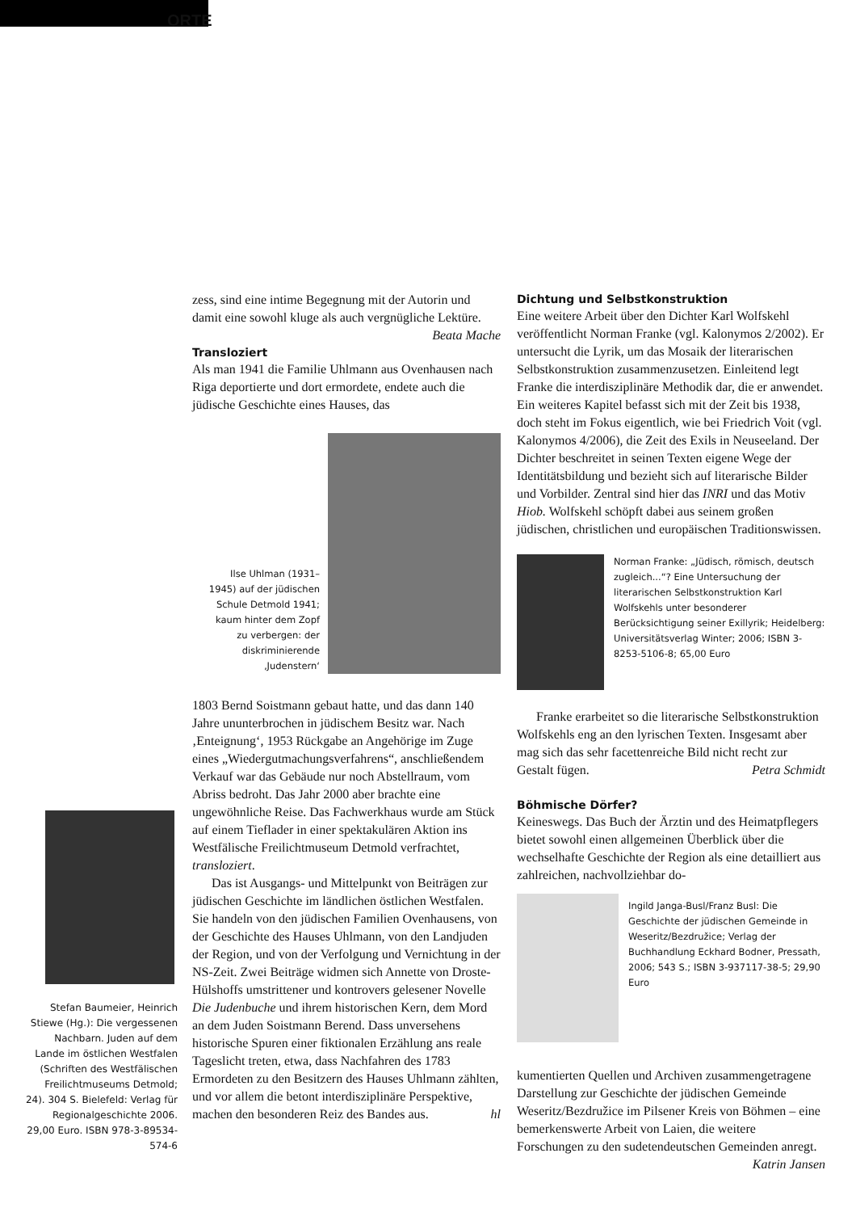ORTE
Stefan Baumeier, Heinrich Stiewe (Hg.): Die vergessenen Nachbarn. Juden auf dem Lande im östlichen Westfalen (Schriften des Westfälischen Freilichtmuseums Detmold; 24). 304 S. Bielefeld: Verlag für Regionalgeschichte 2006. 29,00 Euro. ISBN 978-3-89534-574-6
zess, sind eine intime Begegnung mit der Autorin und damit eine sowohl kluge als auch vergnügliche Lektüre. Beata Mache
Transloziert
Als man 1941 die Familie Uhlmann aus Ovenhausen nach Riga deportierte und dort ermordete, endete auch die jüdische Geschichte eines Hauses, das
Ilse Uhlman (1931–1945) auf der jüdischen Schule Detmold 1941; kaum hinter dem Zopf zu verbergen: der diskriminierende ‚Judenstern‘
1803 Bernd Soistmann gebaut hatte, und das dann 140 Jahre ununterbrochen in jüdischem Besitz war. Nach ‚Enteignung‘, 1953 Rückgabe an Angehörige im Zuge eines „Wiedergutmachungsverfahrens“, anschließendem Verkauf war das Gebäude nur noch Abstellraum, vom Abriss bedroht. Das Jahr 2000 aber brachte eine ungewöhnliche Reise. Das Fachwerkhaus wurde am Stück auf einem Tieflader in einer spektakulären Aktion ins Westfälische Freilichtmuseum Detmold verfrachtet, transloziert.
Das ist Ausgangs- und Mittelpunkt von Beiträgen zur jüdischen Geschichte im ländlichen östlichen Westfalen. Sie handeln von den jüdischen Familien Ovenhausens, von der Geschichte des Hauses Uhlmann, von den Landjuden der Region, und von der Verfolgung und Vernichtung in der NS-Zeit. Zwei Beiträge widmen sich Annette von Droste-Hülshoffs umstrittener und kontrovers gelesener Novelle Die Judenbuche und ihrem historischen Kern, dem Mord an dem Juden Soistmann Berend. Dass unversehens historische Spuren einer fiktionalen Erzählung ans reale Tageslicht treten, etwa, dass Nachfahren des 1783 Ermordeten zu den Besitzern des Hauses Uhlmann zählten, und vor allem die betont interdisziplinäre Perspektive, machen den besonderen Reiz des Bandes aus. hl
Dichtung und Selbstkonstruktion
Eine weitere Arbeit über den Dichter Karl Wolfskehl veröffentlicht Norman Franke (vgl. Kalonymos 2/2002). Er untersucht die Lyrik, um das Mosaik der literarischen Selbstkonstruktion zusammenzusetzen. Einleitend legt Franke die interdisziplinäre Methodik dar, die er anwendet. Ein weiteres Kapitel befasst sich mit der Zeit bis 1938, doch steht im Fokus eigentlich, wie bei Friedrich Voit (vgl. Kalonymos 4/2006), die Zeit des Exils in Neuseeland. Der Dichter beschreitet in seinen Texten eigene Wege der Identitätsbildung und bezieht sich auf literarische Bilder und Vorbilder. Zentral sind hier das INRI und das Motiv Hiob. Wolfskehl schöpft dabei aus seinem großen jüdischen, christlichen und europäischen Traditionswissen.
Norman Franke: „Jüdisch, römisch, deutsch zugleich...“? Eine Untersuchung der literarischen Selbstkonstruktion Karl Wolfskehls unter besonderer Berücksichtigung seiner Exillyrik; Heidelberg: Universitätsverlag Winter; 2006; ISBN 3-8253-5106-8; 65,00 Euro
Franke erarbeitet so die literarische Selbstkonstruktion Wolfskehls eng an den lyrischen Texten. Insgesamt aber mag sich das sehr facettenreiche Bild nicht recht zur Gestalt fügen. Petra Schmidt
Böhmische Dörfer?
Keineswegs. Das Buch der Ärztin und des Heimatpflegers bietet sowohl einen allgemeinen Überblick über die wechselhafte Geschichte der Region als eine detailliert aus zahlreichen, nachvollziehbar do-
Ingild Janga-Busl/Franz Busl: Die Geschichte der jüdischen Gemeinde in Weseritz/Bezdružice; Verlag der Buchhandlung Eckhard Bodner, Pressath, 2006; 543 S.; ISBN 3-937117-38-5; 29,90 Euro
kumentierten Quellen und Archiven zusammengetragene Darstellung zur Geschichte der jüdischen Gemeinde Weseritz/Bezdružice im Pilsener Kreis von Böhmen – eine bemerkenswerte Arbeit von Laien, die weitere Forschungen zu den sudetendeutschen Gemeinden anregt. Katrin Jansen